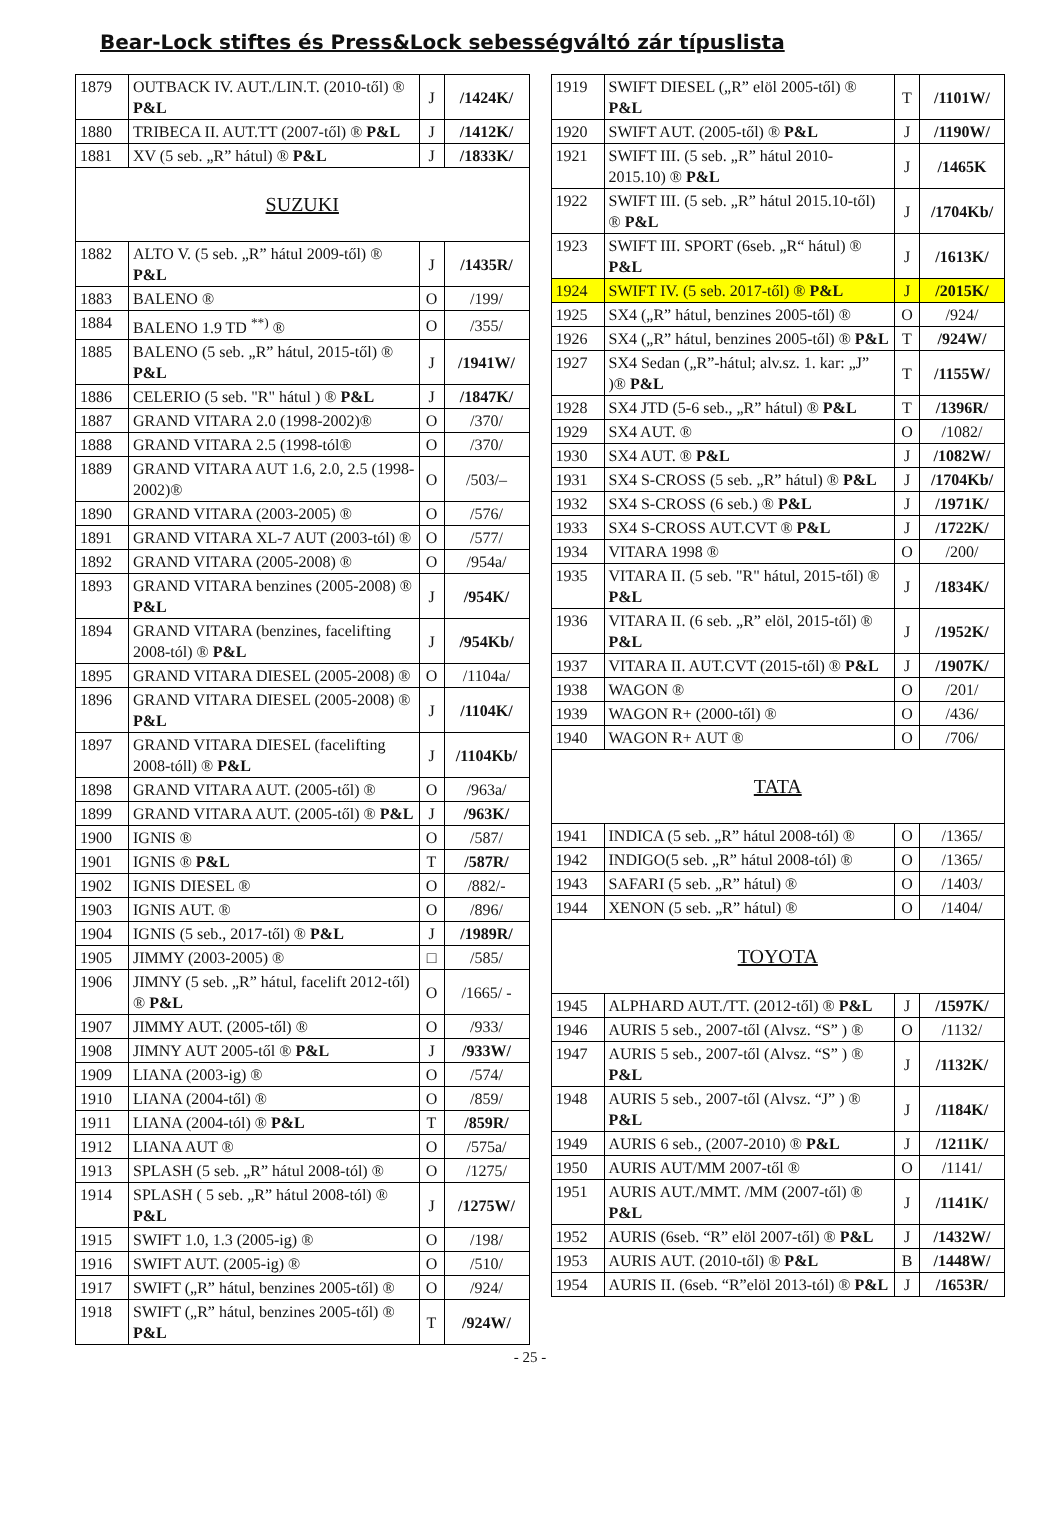Bear-Lock stiftes és Press&Lock sebességváltó zár típuslista
| 1879 | OUTBACK IV. AUT./LIN.T. (2010-től) ® P&L | J | /1424K/ |
| 1880 | TRIBECA II. AUT.TT (2007-től) ® P&L | J | /1412K/ |
| 1881 | XV (5 seb. „R” hátul) ® P&L | J | /1833K/ |
| SUZUKI | | | |
| 1882 | ALTO V. (5 seb. „R” hátul 2009-től) ® P&L | J | /1435R/ |
| 1883 | BALENO ® | O | /199/ |
| 1884 | BALENO 1.9 TD <sup>**)</sup> ® | O | /355/ |
| 1885 | BALENO (5 seb. „R” hátul, 2015-től) ® P&L | J | /1941W/ |
| 1886 | CELERIO (5 seb. "R" hátul ) ® P&L | J | /1847K/ |
| 1887 | GRAND VITARA 2.0 (1998-2002)® | O | /370/ |
| 1888 | GRAND VITARA 2.5 (1998-tól® | O | /370/ |
| 1889 | GRAND VITARA AUT 1.6, 2.0, 2.5 (1998-2002)® | O | /503/– |
| 1890 | GRAND VITARA (2003-2005) ® | O | /576/ |
| 1891 | GRAND VITARA XL-7 AUT (2003-tól) ® | O | /577/ |
| 1892 | GRAND VITARA (2005-2008) ® | O | /954a/ |
| 1893 | GRAND VITARA benzines (2005-2008) ® P&L | J | /954K/ |
| 1894 | GRAND VITARA (benzines, facelifting 2008-tól) ® P&L | J | /954Kb/ |
| 1895 | GRAND VITARA DIESEL (2005-2008) ® | O | /1104a/ |
| 1896 | GRAND VITARA DIESEL (2005-2008) ® P&L | J | /1104K/ |
| 1897 | GRAND VITARA DIESEL (facelifting 2008-tóll) ® P&L | J | /1104Kb/ |
| 1898 | GRAND VITARA AUT. (2005-től) ® | O | /963a/ |
| 1899 | GRAND VITARA AUT. (2005-től) ® P&L | J | /963K/ |
| 1900 | IGNIS ® | O | /587/ |
| 1901 | IGNIS ® P&L | T | /587R/ |
| 1902 | IGNIS DIESEL ® | O | /882/- |
| 1903 | IGNIS AUT. ® | O | /896/ |
| 1904 | IGNIS (5 seb., 2017-től) ® P&L | J | /1989R/ |
| 1905 | JIMMY (2003-2005) ® | □ | /585/ |
| 1906 | JIMNY (5 seb. „R” hátul, facelift 2012-től) ® P&L | O | /1665/ - |
| 1907 | JIMMY AUT. (2005-től) ® | O | /933/ |
| 1908 | JIMNY AUT 2005-től ® P&L | J | /933W/ |
| 1909 | LIANA (2003-ig) ® | O | /574/ |
| 1910 | LIANA (2004-től) ® | O | /859/ |
| 1911 | LIANA (2004-tól) ® P&L | T | /859R/ |
| 1912 | LIANA AUT ® | O | /575a/ |
| 1913 | SPLASH (5 seb. „R” hátul 2008-tól) ® | O | /1275/ |
| 1914 | SPLASH ( 5 seb. „R” hátul 2008-tól) ® P&L | J | /1275W/ |
| 1915 | SWIFT 1.0, 1.3 (2005-ig) ® | O | /198/ |
| 1916 | SWIFT AUT. (2005-ig) ® | O | /510/ |
| 1917 | SWIFT („R” hátul, benzines 2005-től) ® | O | /924/ |
| 1918 | SWIFT („R” hátul, benzines 2005-től) ® P&L | T | /924W/ |
| 1919 | SWIFT DIESEL („R” elöl 2005-től) ® P&L | T | /1101W/ |
| 1920 | SWIFT AUT. (2005-től) ® P&L | J | /1190W/ |
| 1921 | SWIFT III. (5 seb. „R” hátul 2010-2015.10) ® P&L | J | /1465K |
| 1922 | SWIFT III. (5 seb. „R” hátul 2015.10-től) ® P&L | J | /1704Kb/ |
| 1923 | SWIFT III. SPORT (6seb. „R“ hátul) ® P&L | J | /1613K/ |
| 1924 | SWIFT IV. (5 seb. 2017-től) ® P&L | J | /2015K/ |
| 1925 | SX4 („R” hátul, benzines 2005-től) ® | O | /924/ |
| 1926 | SX4 („R” hátul, benzines 2005-től) ® P&L | T | /924W/ |
| 1927 | SX4 Sedan („R”-hátul; alv.sz. 1. kar: „J” )® P&L | T | /1155W/ |
| 1928 | SX4 JTD (5-6 seb., „R” hátul) ® P&L | T | /1396R/ |
| 1929 | SX4 AUT. ® | O | /1082/ |
| 1930 | SX4 AUT. ® P&L | J | /1082W/ |
| 1931 | SX4 S-CROSS (5 seb. „R” hátul) ® P&L | J | /1704Kb/ |
| 1932 | SX4 S-CROSS (6 seb.) ® P&L | J | /1971K/ |
| 1933 | SX4 S-CROSS AUT.CVT ® P&L | J | /1722K/ |
| 1934 | VITARA 1998 ® | O | /200/ |
| 1935 | VITARA II. (5 seb. "R" hátul, 2015-től) ® P&L | J | /1834K/ |
| 1936 | VITARA II. (6 seb. „R” elöl, 2015-től) ® P&L | J | /1952K/ |
| 1937 | VITARA II. AUT.CVT (2015-től) ® P&L | J | /1907K/ |
| 1938 | WAGON ® | O | /201/ |
| 1939 | WAGON R+ (2000-től) ® | O | /436/ |
| 1940 | WAGON R+ AUT ® | O | /706/ |
| TATA | | | |
| 1941 | INDICA (5 seb. „R” hátul 2008-tól) ® | O | /1365/ |
| 1942 | INDIGO(5 seb. „R” hátul 2008-tól) ® | O | /1365/ |
| 1943 | SAFARI (5 seb. „R” hátul) ® | O | /1403/ |
| 1944 | XENON (5 seb. „R” hátul) ® | O | /1404/ |
| TOYOTA | | | |
| 1945 | ALPHARD AUT./TT. (2012-től) ® P&L | J | /1597K/ |
| 1946 | AURIS 5 seb., 2007-től (Alvsz. “S” ) ® | O | /1132/ |
| 1947 | AURIS 5 seb., 2007-től (Alvsz. “S” ) ® P&L | J | /1132K/ |
| 1948 | AURIS 5 seb., 2007-től (Alvsz. “J” ) ® P&L | J | /1184K/ |
| 1949 | AURIS 6 seb., (2007-2010) ® P&L | J | /1211K/ |
| 1950 | AURIS AUT/MM 2007-től ® | O | /1141/ |
| 1951 | AURIS AUT./MMT. /MM (2007-től) ® P&L | J | /1141K/ |
| 1952 | AURIS (6seb. “R” elöl 2007-től) ® P&L | J | /1432W/ |
| 1953 | AURIS AUT. (2010-től) ® P&L | B | /1448W/ |
| 1954 | AURIS II. (6seb. “R”elöl 2013-tól) ® P&L | J | /1653R/ |
- 25 -